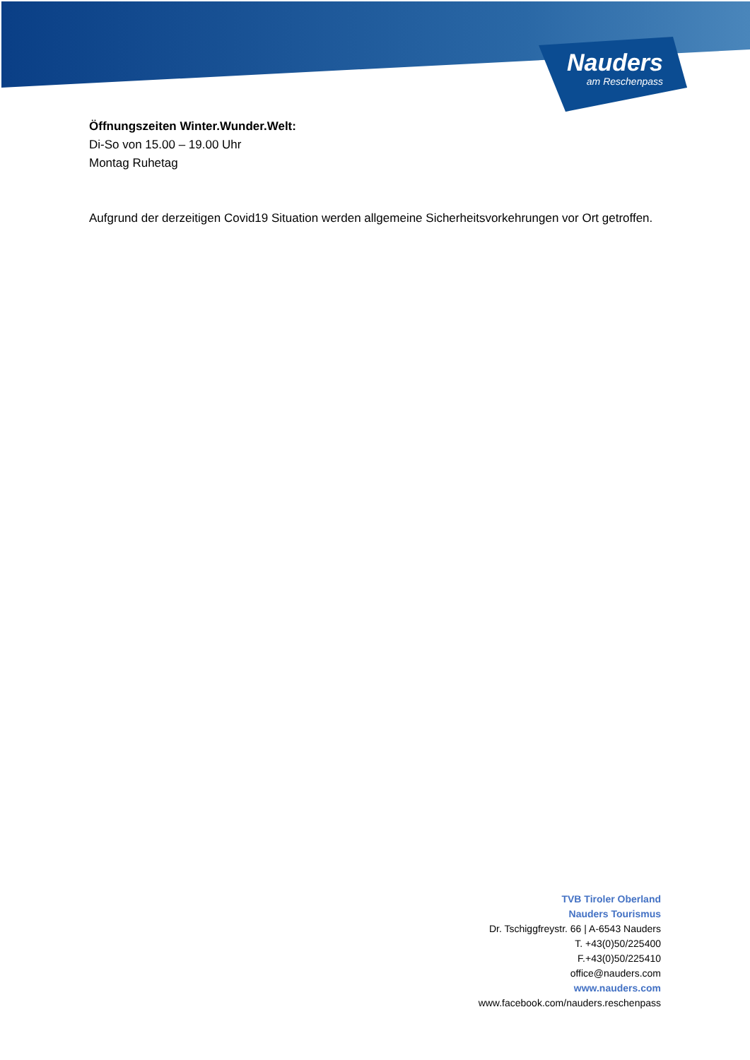Nauders
am Reschenpass
Öffnungszeiten Winter.Wunder.Welt:
Di-So von 15.00 – 19.00 Uhr
Montag Ruhetag
Aufgrund der derzeitigen Covid19 Situation werden allgemeine Sicherheitsvorkehrungen vor Ort getroffen.
TVB Tiroler Oberland
Nauders Tourismus
Dr. Tschiggfreystr. 66 | A-6543 Nauders
T. +43(0)50/225400
F.+43(0)50/225410
office@nauders.com
www.nauders.com
www.facebook.com/nauders.reschenpass